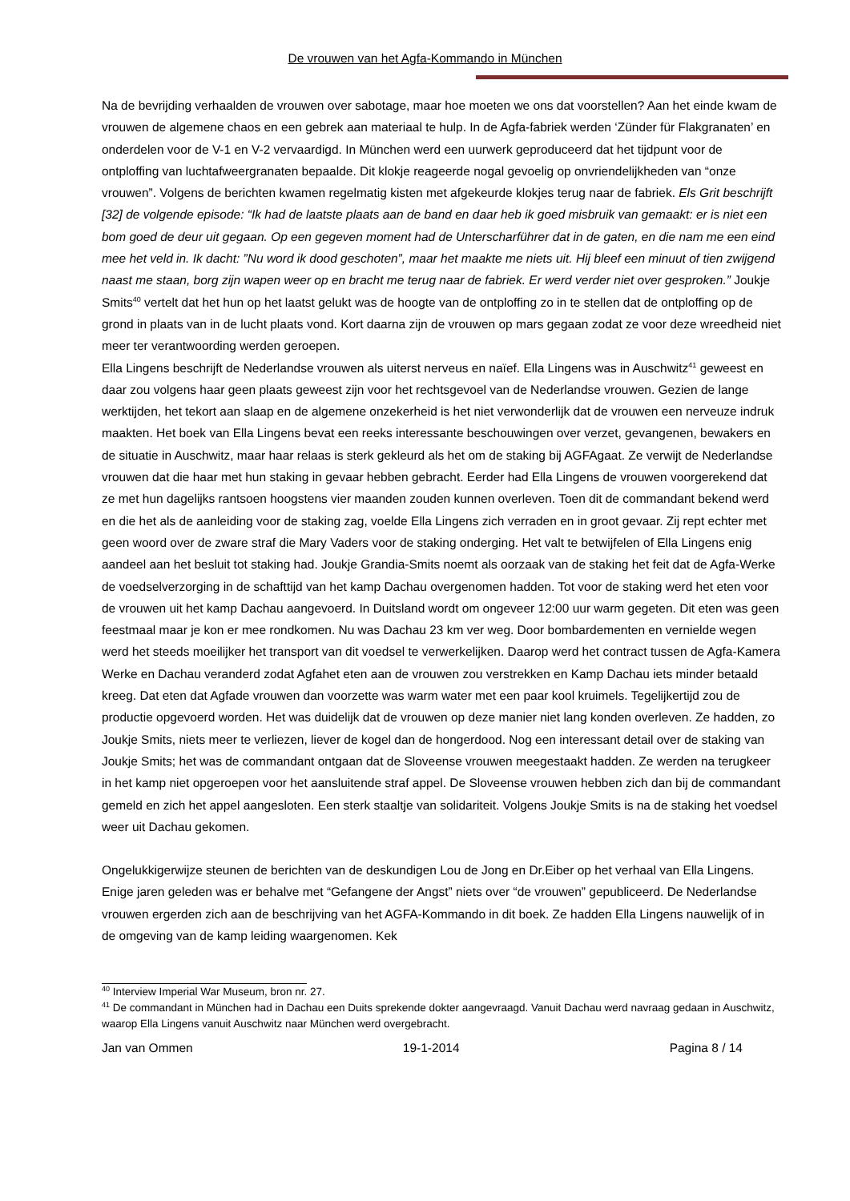De vrouwen van het Agfa-Kommando in München
Na de bevrijding verhaalden de vrouwen over sabotage, maar hoe moeten we ons dat voorstellen? Aan het einde kwam de vrouwen de algemene chaos en een gebrek aan materiaal te hulp. In de Agfa-fabriek werden ‘Zünder für Flakgranaten’ en onderdelen voor de V-1 en V-2 vervaardigd. In München werd een uurwerk geproduceerd dat het tijdpunt voor de ontploffing van luchtafweergranaten bepaalde. Dit klokje reageerde nogal gevoelig op onvriendelijkheden van “onze vrouwen”. Volgens de berichten kwamen regelmatig kisten met afgekeurde klokjes terug naar de fabriek. Els Grit beschrijft [32] de volgende episode: “Ik had de laatste plaats aan de band en daar heb ik goed misbruik van gemaakt: er is niet een bom goed de deur uit gegaan. Op een gegeven moment had de Unterscharführer dat in de gaten, en die nam me een eind mee het veld in. Ik dacht: ”Nu word ik dood geschoten”, maar het maakte me niets uit. Hij bleef een minuut of tien zwijgend naast me staan, borg zijn wapen weer op en bracht me terug naar de fabriek. Er werd verder niet over gesproken.” Joukje Smits<sup>40</sup> vertelt dat het hun op het laatst gelukt was de hoogte van de ontploffing zo in te stellen dat de ontploffing op de grond in plaats van in de lucht plaats vond. Kort daarna zijn de vrouwen op mars gegaan zodat ze voor deze wreedheid niet meer ter verantwoording werden geroepen.
Ella Lingens beschrijft de Nederlandse vrouwen als uiterst nerveus en naïef. Ella Lingens was in Auschwitz<sup>41</sup> geweest en daar zou volgens haar geen plaats geweest zijn voor het rechtsgevoel van de Nederlandse vrouwen. Gezien de lange werktijden, het tekort aan slaap en de algemene onzekerheid is het niet verwonderlijk dat de vrouwen een nerveuze indruk maakten. Het boek van Ella Lingens bevat een reeks interessante beschouwingen over verzet, gevangenen, bewakers en de situatie in Auschwitz, maar haar relaas is sterk gekleurd als het om de staking bij AGFAgaat. Ze verwijt de Nederlandse vrouwen dat die haar met hun staking in gevaar hebben gebracht. Eerder had Ella Lingens de vrouwen voorgerekend dat ze met hun dagelijks rantsoen hoogstens vier maanden zouden kunnen overleven. Toen dit de commandant bekend werd en die het als de aanleiding voor de staking zag, voelde Ella Lingens zich verraden en in groot gevaar. Zij rept echter met geen woord over de zware straf die Mary Vaders voor de staking onderging. Het valt te betwijfelen of Ella Lingens enig aandeel aan het besluit tot staking had. Joukje Grandia-Smits noemt als oorzaak van de staking het feit dat de Agfa-Werke de voedselverzorging in de schafttijd van het kamp Dachau overgenomen hadden. Tot voor de staking werd het eten voor de vrouwen uit het kamp Dachau aangevoerd. In Duitsland wordt om ongeveer 12:00 uur warm gegeten. Dit eten was geen feestmaal maar je kon er mee rondkomen. Nu was Dachau 23 km ver weg. Door bombardementen en vernielde wegen werd het steeds moeilijker het transport van dit voedsel te verwerkelijken. Daarop werd het contract tussen de Agfa-Kamera Werke en Dachau veranderd zodat Agfahet eten aan de vrouwen zou verstrekken en Kamp Dachau iets minder betaald kreeg. Dat eten dat Agfade vrouwen dan voorzette was warm water met een paar kool kruimels. Tegelijkertijd zou de productie opgevoerd worden. Het was duidelijk dat de vrouwen op deze manier niet lang konden overleven. Ze hadden, zo Joukje Smits, niets meer te verliezen, liever de kogel dan de hongerdood. Nog een interessant detail over de staking van Joukje Smits; het was de commandant ontgaan dat de Sloveense vrouwen meegestaakt hadden. Ze werden na terugkeer in het kamp niet opgeroepen voor het aansluitende straf appel. De Sloveense vrouwen hebben zich dan bij de commandant gemeld en zich het appel aangesloten. Een sterk staaltje van solidariteit. Volgens Joukje Smits is na de staking het voedsel weer uit Dachau gekomen.
Ongelukkigerwijze steunen de berichten van de deskundigen Lou de Jong en Dr.Eiber op het verhaal van Ella Lingens. Enige jaren geleden was er behalve met “Gefangene der Angst” niets over “de vrouwen” gepubliceerd. De Nederlandse vrouwen ergerden zich aan de beschrijving van het AGFA-Kommando in dit boek. Ze hadden Ella Lingens nauwelijk of in de omgeving van de kamp leiding waargenomen. Kek
<sup>40</sup> Interview Imperial War Museum, bron nr. 27.
<sup>41</sup> De commandant in München had in Dachau een Duits sprekende dokter aangevraagd. Vanuit Dachau werd navraag gedaan in Auschwitz, waarop Ella Lingens vanuit Auschwitz naar München werd overgebracht.
Jan van Ommen 19-1-2014 Pagina 8 / 14